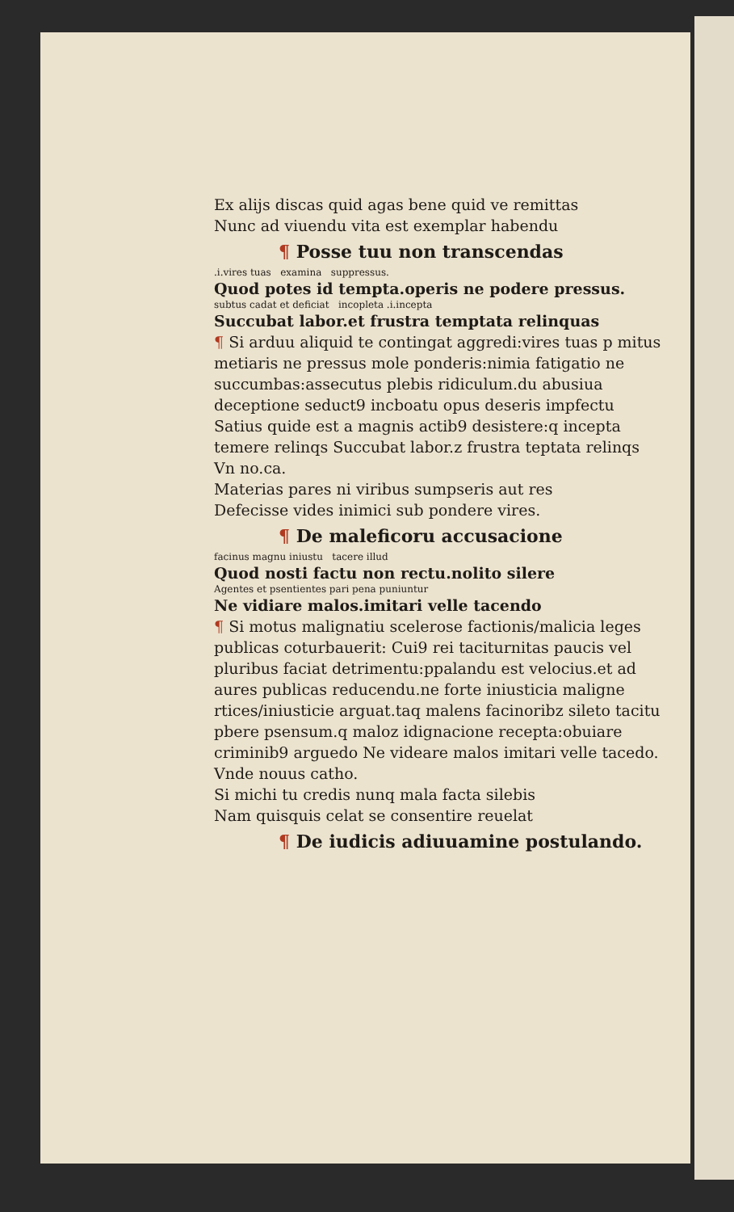Ex alijs discas quid agas bene quid ve remittas
Nunc ad viuendu vita est exemplar habendu
¶ Posse tuu non transcendas
.i.vires tuas examina suppressus.
Quod potes id tempta.operis ne podere pressus.
subtus cadat et deficiat incopleta .i.incepta
Succubat labor.et frustra temptata relinquas
¶ Si arduu aliquid te contingat aggredi:vires tuas p mitus metiaris ne pressus mole ponderis:nimia fatigatio ne succumbas:assecutus plebis ridiculum.du abusiua deceptione seduct9 incboatu opus deseris impfectu Satius quide est a magnis actib9 desistere:q incepta temere relinqs Succubat labor.z frustra teptata relinqs Vn no.ca.
Materias pares ni viribus sumpseris aut res
Defecisse vides inimici sub pondere vires.
¶ De maleficoru accusacione
facinus magnu iniustu tacere illud
Quod nosti factu non rectu.nolito silere
Agentes et psentientes pari pena puniuntur
Ne vidiare malos.imitari velle tacendo
¶ Si motus malignatiu scelerose factionis/malicia leges publicas coturbauerit: Cui9 rei taciturnitas paucis vel pluribus faciat detrimentu:ppalandu est velocius.et ad aures publicas reducendu.ne forte iniusticia maligne rtices/iniusticie arguat.taq malens facinoribz sileto tacitu pbere psensum.q maloz idignacione recepta:obuiare criminib9 arguedo Ne videare malos imitari velle tacedo. Vnde nouus catho.
Si michi tu credis nunq mala facta silebis
Nam quisquis celat se consentire reuelat
¶ De iudicis adiuuamine postulando.